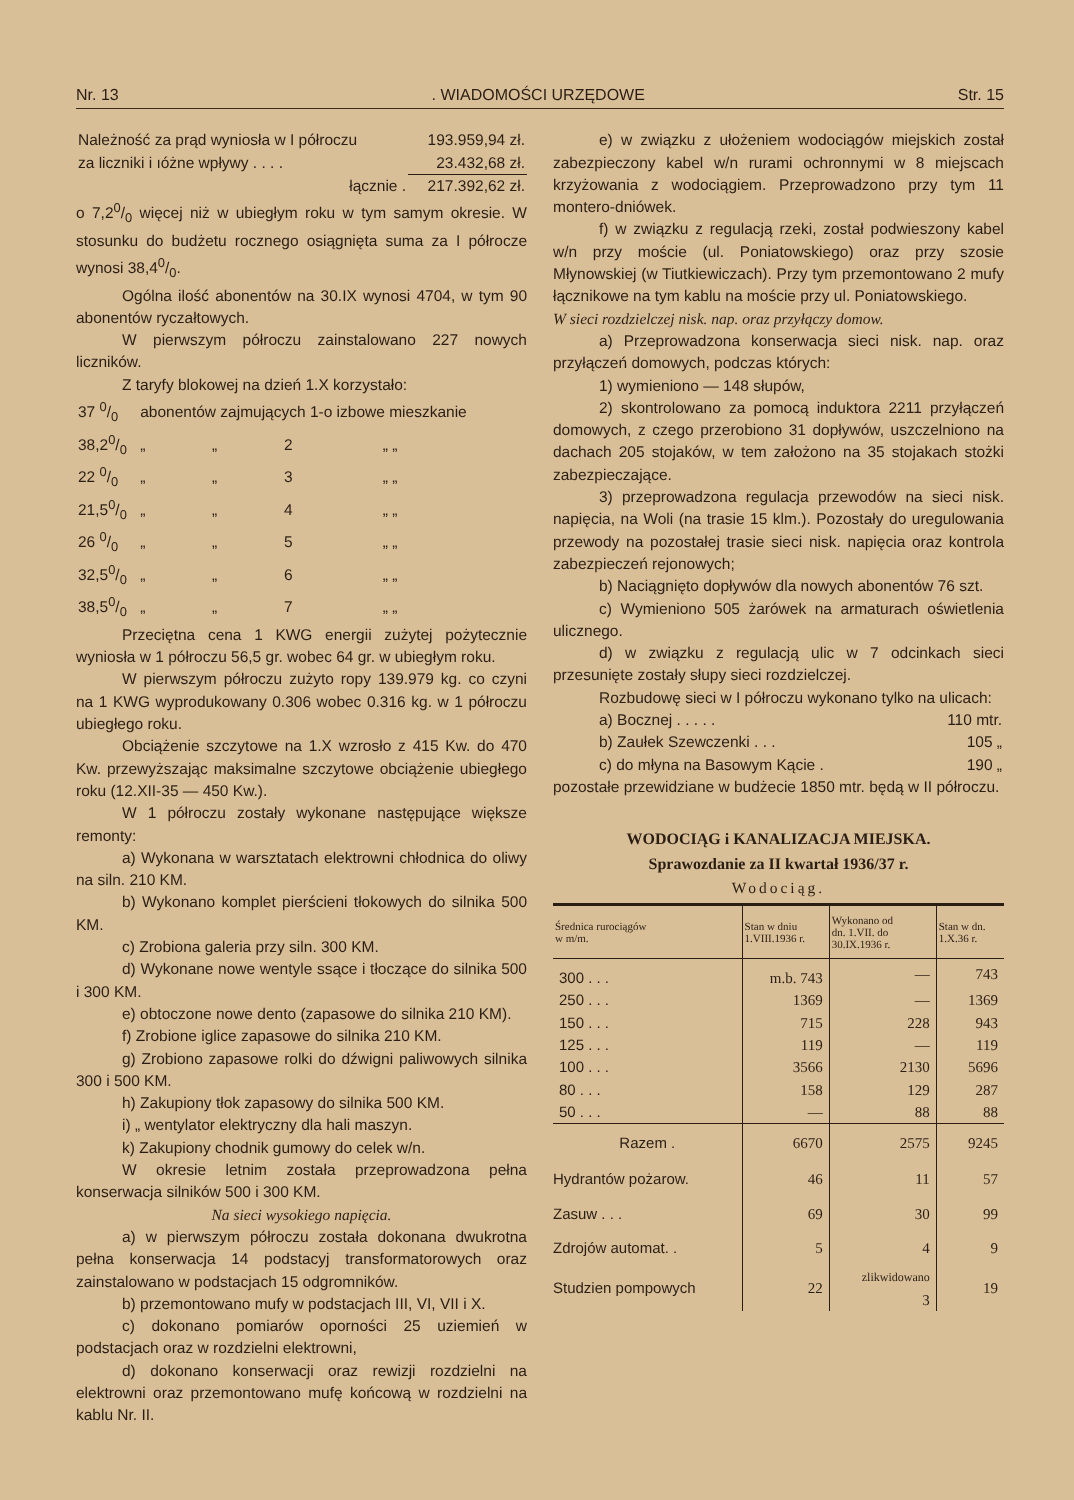Nr. 13. WIADOMOŚCI URZĘDOWE Str. 15
| Należność za prąd wyniosła w I półroczu | 193.959,94 zł. |
| za liczniki i ıóżne wpływy . . . . | 23.432,68 zł. |
| łącznie . | 217.392,62 zł. |
o 7,20/0 więcej niż w ubiegłym roku w tym samym okresie. W stosunku do budżetu rocznego osiągnięta suma za I półrocze wynosi 38,40/0.
Ogólna ilość abonentów na 30.IX wynosi 4704, w tym 90 abonentów ryczałtowych.
W pierwszym półroczu zainstalowano 227 nowych liczników.
Z taryfy blokowej na dzień 1.X korzystało:
| 37 0/0 | abonentów zajmujących 1-o izbowe mieszkanie | | | |
| 38,20/0 | „ | „ | 2 | „ „ |
| 22 0/0 | „ | „ | 3 | „ „ |
| 21,50/0 | „ | „ | 4 | „ „ |
| 26 0/0 | „ | „ | 5 | „ „ |
| 32,50/0 | „ | „ | 6 | „ „ |
| 38,50/0 | „ | „ | 7 | „ „ |
Przeciętna cena 1 KWG energii zużytej pożytecznie wyniosła w 1 półroczu 56,5 gr. wobec 64 gr. w ubiegłym roku.
W pierwszym półroczu zużyto ropy 139.979 kg. co czyni na 1 KWG wyprodukowany 0.306 wobec 0.316 kg. w 1 półroczu ubiegłego roku.
Obciążenie szczytowe na 1.X wzrosło z 415 Kw. do 470 Kw. przewyższając maksimalne szczytowe obciążenie ubiegłego roku (12.XII-35 — 450 Kw.).
W 1 półroczu zostały wykonane następujące większe remonty:
a) Wykonana w warsztatach elektrowni chłodnica do oliwy na siln. 210 KM.
b) Wykonano komplet pierścieni tłokowych do silnika 500 KM.
c) Zrobiona galeria przy siln. 300 KM.
d) Wykonane nowe wentyle ssące i tłoczące do silnika 500 i 300 KM.
e) obtoczone nowe dento (zapasowe do silnika 210 KM).
f) Zrobione iglice zapasowe do silnika 210 KM.
g) Zrobiono zapasowe rolki do dźwigni paliwowych silnika 300 i 500 KM.
h) Zakupiony tłok zapasowy do silnika 500 KM.
i) „ wentylator elektryczny dla hali maszyn.
k) Zakupiony chodnik gumowy do celek w/n.
W okresie letnim została przeprowadzona pełna konserwacja silników 500 i 300 KM.
Na sieci wysokiego napięcia.
a) w pierwszym półroczu została dokonana dwukrotna pełna konserwacja 14 podstacyj transformatorowych oraz zainstalowano w podstacjach 15 odgromników.
b) przemontowano mufy w podstacjach III, VI, VII i X.
c) dokonano pomiarów oporności 25 uziemień w podstacjach oraz w rozdzielni elektrowni,
d) dokonano konserwacji oraz rewizji rozdzielni na elektrowni oraz przemontowano mufę końcową w rozdzielni na kablu Nr. II.
e) w związku z ułożeniem wodociągów miejskich został zabezpieczony kabel w/n rurami ochronnymi w 8 miejscach krzyżowania z wodociągiem. Przeprowadzono przy tym 11 montero-dniówek.
f) w związku z regulacją rzeki, został podwieszony kabel w/n przy moście (ul. Poniatowskiego) oraz przy szosie Młynowskiej (w Tiutkiewiczach). Przy tym przemontowano 2 mufy łącznikowe na tym kablu na moście przy ul. Poniatowskiego.
W sieci rozdzielczej nisk. nap. oraz przyłączy domow.
a) Przeprowadzona konserwacja sieci nisk. nap. oraz przyłączeń domowych, podczas których:
1) wymieniono — 148 słupów,
2) skontrolowano za pomocą induktora 2211 przyłączeń domowych, z czego przerobiono 31 dopływów, uszczelniono na dachach 205 stojaków, w tem założono na 35 stojakach stożki zabezpieczające.
3) przeprowadzona regulacja przewodów na sieci nisk. napięcia, na Woli (na trasie 15 klm.). Pozostały do uregulowania przewody na pozostałej trasie sieci nisk. napięcia oraz kontrola zabezpieczeń rejonowych;
b) Naciągnięto dopływów dla nowych abonentów 76 szt.
c) Wymieniono 505 żarówek na armaturach oświetlenia ulicznego.
d) w związku z regulacją ulic w 7 odcinkach sieci przesunięte zostały słupy sieci rozdzielczej.
Rozbudowę sieci w I półroczu wykonano tylko na ulicach:
| a) Bocznej . . . . . | 110 mtr. |
| b) Zaułek Szewczenki . . . | 105 „ |
| c) do młyna na Basowym Kącie . | 190 „ |
pozostałe przewidziane w budżecie 1850 mtr. będą w II półroczu.
WODOCIĄG i KANALIZACJA MIEJSKA.
Sprawozdanie za II kwartał 1936/37 r.
Wodociąg.
| Średnica rurociągów w m/m. | Stan w dniu 1.VIII.1936 r. | Wykonano od dn. 1.VII. do 30.IX.1936 r. | Stan w dn. 1.X.36 r. |
| --- | --- | --- | --- |
| 300 . . . | m.b. 743 | — | 743 |
| 250 . . . | 1369 | — | 1369 |
| 150 . . . | 715 | 228 | 943 |
| 125 . . . | 119 | — | 119 |
| 100 . . . | 3566 | 2130 | 5696 |
| 80 . . . | 158 | 129 | 287 |
| 50 . . . | — | 88 | 88 |
| Razem . | 6670 | 2575 | 9245 |
| Hydrantów pożarow. | 46 | 11 | 57 |
| Zasuw . . . | 69 | 30 | 99 |
| Zdrojów automat. . | 5 | 4 | 9 |
| Studzien pompowych | 22 | zlikwidowano 3 | 19 |